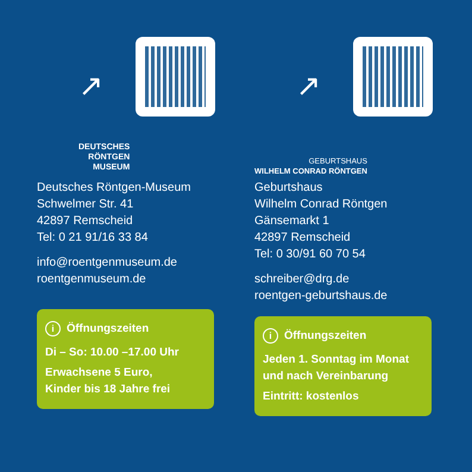↗
DEUTSCHES
RÖNTGEN
MUSEUM
Deutsches Röntgen-Museum
Schwelmer Str. 41
42897 Remscheid
Tel: 0 21 91/16 33 84
info@roentgenmuseum.de
roentgenmuseum.de
i Öffnungszeiten
Di – So: 10.00 –17.00 Uhr
Erwachsene 5 Euro,
Kinder bis 18 Jahre frei
↗
GEBURTSHAUS
WILHELM CONRAD RÖNTGEN
Geburtshaus
Wilhelm Conrad Röntgen
Gänsemarkt 1
42897 Remscheid
Tel: 0 30/91 60 70 54
schreiber@drg.de
roentgen-geburtshaus.de
i Öffnungszeiten
Jeden 1. Sonntag im Monat
und nach Vereinbarung
Eintritt: kostenlos